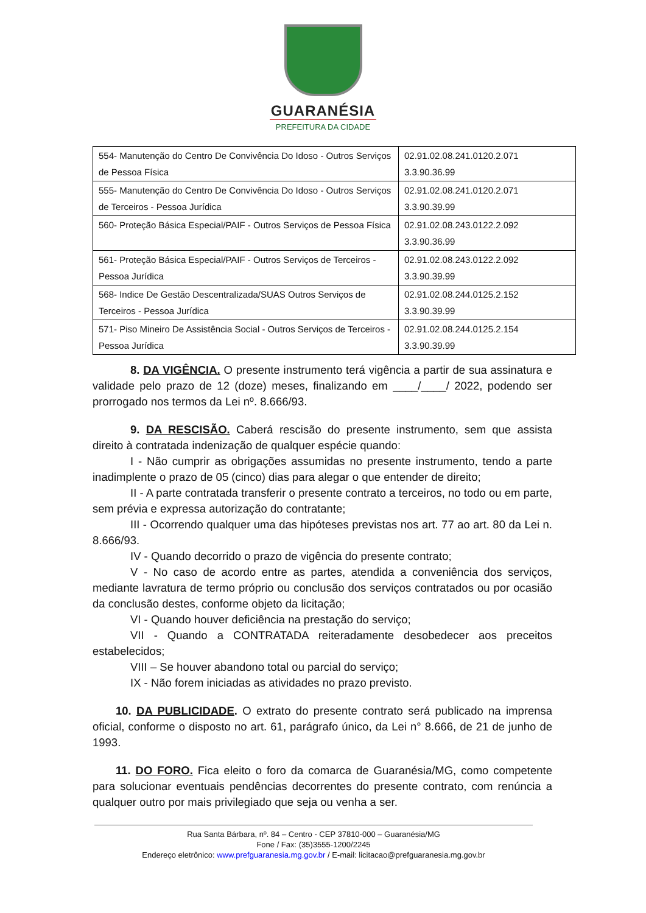GUARANÉSIA
PREFEITURA DA CIDADE
| 554- Manutenção do Centro De Convivência Do Idoso - Outros Serviços de Pessoa Física | 02.91.02.08.241.0120.2.071 3.3.90.36.99 |
| 555- Manutenção do Centro De Convivência Do Idoso - Outros Serviços de Terceiros - Pessoa Jurídica | 02.91.02.08.241.0120.2.071 3.3.90.39.99 |
| 560- Proteção Básica Especial/PAIF - Outros Serviços de Pessoa Física | 02.91.02.08.243.0122.2.092 3.3.90.36.99 |
| 561- Proteção Básica Especial/PAIF - Outros Serviços de Terceiros - Pessoa Jurídica | 02.91.02.08.243.0122.2.092 3.3.90.39.99 |
| 568- Indice De Gestão Descentralizada/SUAS Outros Serviços de Terceiros - Pessoa Jurídica | 02.91.02.08.244.0125.2.152 3.3.90.39.99 |
| 571- Piso Mineiro De Assistência Social - Outros Serviços de Terceiros - Pessoa Jurídica | 02.91.02.08.244.0125.2.154 3.3.90.39.99 |
8. DA VIGÊNCIA. O presente instrumento terá vigência a partir de sua assinatura e validade pelo prazo de 12 (doze) meses, finalizando em ____/____/ 2022, podendo ser prorrogado nos termos da Lei nº. 8.666/93.
9. DA RESCISÃO. Caberá rescisão do presente instrumento, sem que assista direito à contratada indenização de qualquer espécie quando:
I - Não cumprir as obrigações assumidas no presente instrumento, tendo a parte inadimplente o prazo de 05 (cinco) dias para alegar o que entender de direito;
II - A parte contratada transferir o presente contrato a terceiros, no todo ou em parte, sem prévia e expressa autorização do contratante;
III - Ocorrendo qualquer uma das hipóteses previstas nos art. 77 ao art. 80 da Lei n. 8.666/93.
IV - Quando decorrido o prazo de vigência do presente contrato;
V - No caso de acordo entre as partes, atendida a conveniência dos serviços, mediante lavratura de termo próprio ou conclusão dos serviços contratados ou por ocasião da conclusão destes, conforme objeto da licitação;
VI - Quando houver deficiência na prestação do serviço;
VII - Quando a CONTRATADA reiteradamente desobedecer aos preceitos estabelecidos;
VIII – Se houver abandono total ou parcial do serviço;
IX - Não forem iniciadas as atividades no prazo previsto.
10. DA PUBLICIDADE. O extrato do presente contrato será publicado na imprensa oficial, conforme o disposto no art. 61, parágrafo único, da Lei n° 8.666, de 21 de junho de 1993.
11. DO FORO. Fica eleito o foro da comarca de Guaranésia/MG, como competente para solucionar eventuais pendências decorrentes do presente contrato, com renúncia a qualquer outro por mais privilegiado que seja ou venha a ser.
Rua Santa Bárbara, nº. 84 – Centro - CEP 37810-000 – Guaranésia/MG
Fone / Fax: (35)3555-1200/2245
Endereço eletrônico: www.prefguaranesia.mg.gov.br / E-mail: licitacao@prefguaranesia.mg.gov.br